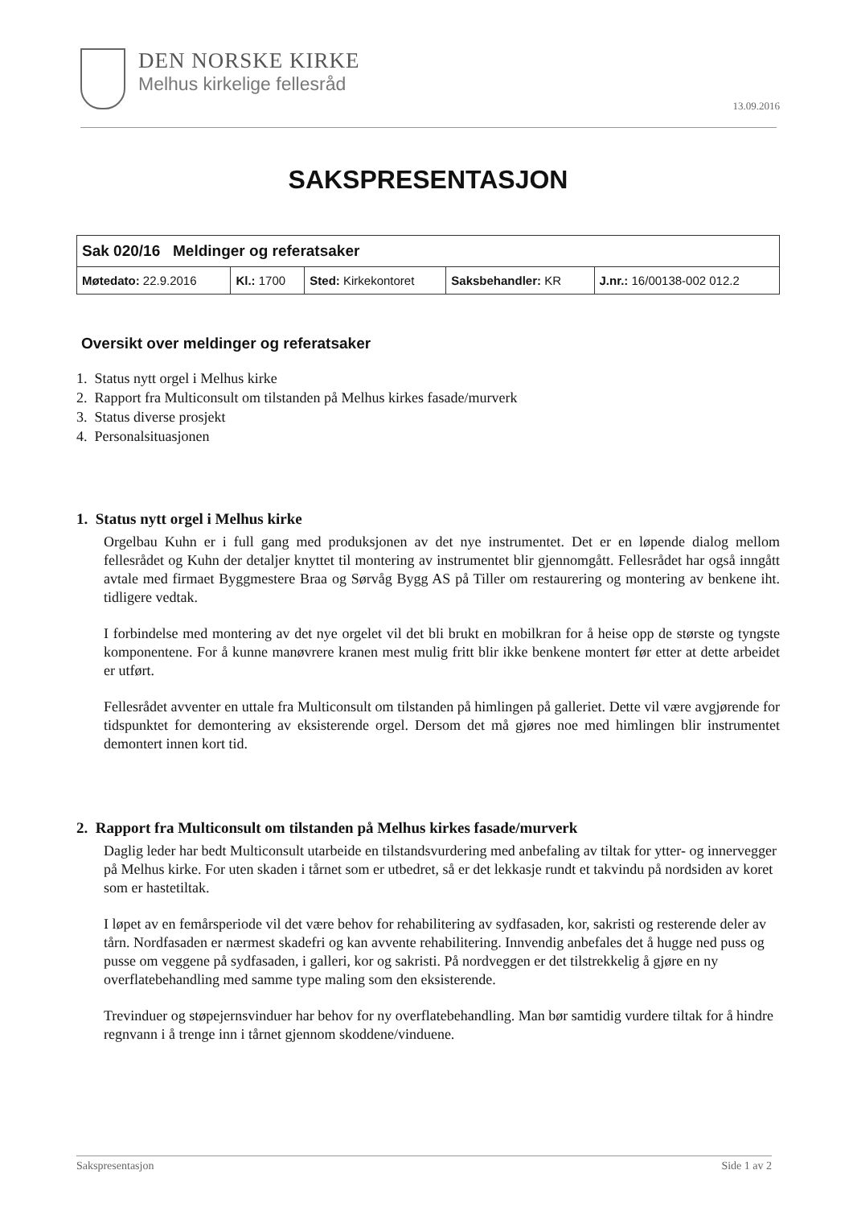DEN NORSKE KIRKE
Melhus kirkelige fellesråd
13.09.2016
SAKSPRESENTASJON
| Sak 020/16 Meldinger og referatsaker | | | | |
| Møtedato: 22.9.2016 | Kl.: 1700 | Sted: Kirkekontoret | Saksbehandler: KR | J.nr.: 16/00138-002 012.2 |
Oversikt over meldinger og referatsaker
1. Status nytt orgel i Melhus kirke
2. Rapport fra Multiconsult om tilstanden på Melhus kirkes fasade/murverk
3. Status diverse prosjekt
4. Personalsituasjonen
1. Status nytt orgel i Melhus kirke
Orgelbau Kuhn er i full gang med produksjonen av det nye instrumentet. Det er en løpende dialog mellom fellesrådet og Kuhn der detaljer knyttet til montering av instrumentet blir gjennomgått. Fellesrådet har også inngått avtale med firmaet Byggmestere Braa og Sørvåg Bygg AS på Tiller om restaurering og montering av benkene iht. tidligere vedtak.
I forbindelse med montering av det nye orgelet vil det bli brukt en mobilkran for å heise opp de største og tyngste komponentene. For å kunne manøvrere kranen mest mulig fritt blir ikke benkene montert før etter at dette arbeidet er utført.
Fellesrådet avventer en uttale fra Multiconsult om tilstanden på himlingen på galleriet. Dette vil være avgjørende for tidspunktet for demontering av eksisterende orgel. Dersom det må gjøres noe med himlingen blir instrumentet demontert innen kort tid.
2. Rapport fra Multiconsult om tilstanden på Melhus kirkes fasade/murverk
Daglig leder har bedt Multiconsult utarbeide en tilstandsvurdering med anbefaling av tiltak for ytter- og innervegger på Melhus kirke. For uten skaden i tårnet som er utbedret, så er det lekkasje rundt et takvindu på nordsiden av koret som er hastetiltak.
I løpet av en femårsperiode vil det være behov for rehabilitering av sydfasaden, kor, sakristi og resterende deler av tårn. Nordfasaden er nærmest skadefri og kan avvente rehabilitering. Innvendig anbefales det å hugge ned puss og pusse om veggene på sydfasaden, i galleri, kor og sakristi. På nordveggen er det tilstrekkelig å gjøre en ny overflatebehandling med samme type maling som den eksisterende.
Trevinduer og støpejernsvinduer har behov for ny overflatebehandling. Man bør samtidig vurdere tiltak for å hindre regnvann i å trenge inn i tårnet gjennom skoddene/vinduene.
Sakspresentasjon Side 1 av 2